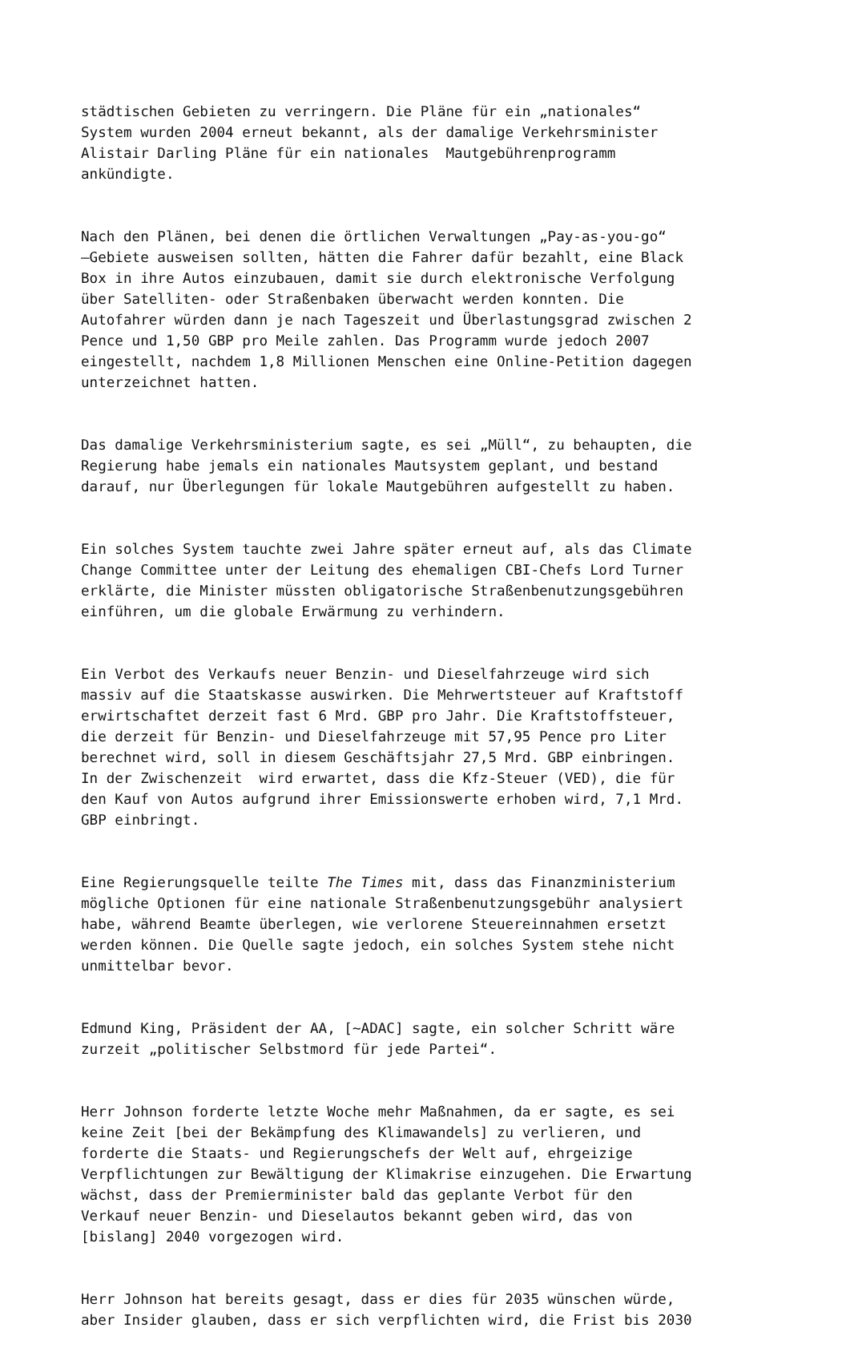städtischen Gebieten zu verringern. Die Pläne für ein „nationales“ System wurden 2004 erneut bekannt, als der damalige Verkehrsminister Alistair Darling Pläne für ein nationales Mautgebührenprogramm ankündigte.
Nach den Plänen, bei denen die örtlichen Verwaltungen „Pay-as-you-go“ –Gebiete ausweisen sollten, hätten die Fahrer dafür bezahlt, eine Black Box in ihre Autos einzubauen, damit sie durch elektronische Verfolgung über Satelliten- oder Straßenbaken überwacht werden konnten. Die Autofahrer würden dann je nach Tageszeit und Überlastungsgrad zwischen 2 Pence und 1,50 GBP pro Meile zahlen. Das Programm wurde jedoch 2007 eingestellt, nachdem 1,8 Millionen Menschen eine Online-Petition dagegen unterzeichnet hatten.
Das damalige Verkehrsministerium sagte, es sei „Müll“, zu behaupten, die Regierung habe jemals ein nationales Mautsystem geplant, und bestand darauf, nur Überlegungen für lokale Mautgebühren aufgestellt zu haben.
Ein solches System tauchte zwei Jahre später erneut auf, als das Climate Change Committee unter der Leitung des ehemaligen CBI-Chefs Lord Turner erklärte, die Minister müssten obligatorische Straßenbenutzungsgebühren einführen, um die globale Erwärmung zu verhindern.
Ein Verbot des Verkaufs neuer Benzin- und Dieselfahrzeuge wird sich massiv auf die Staatskasse auswirken. Die Mehrwertsteuer auf Kraftstoff erwirtschaftet derzeit fast 6 Mrd. GBP pro Jahr. Die Kraftstoffsteuer, die derzeit für Benzin- und Dieselfahrzeuge mit 57,95 Pence pro Liter berechnet wird, soll in diesem Geschäftsjahr 27,5 Mrd. GBP einbringen. In der Zwischenzeit wird erwartet, dass die Kfz-Steuer (VED), die für den Kauf von Autos aufgrund ihrer Emissionswerte erhoben wird, 7,1 Mrd. GBP einbringt.
Eine Regierungsquelle teilte The Times mit, dass das Finanzministerium mögliche Optionen für eine nationale Straßenbenutzungsgebühr analysiert habe, während Beamte überlegen, wie verlorene Steuereinnahmen ersetzt werden können. Die Quelle sagte jedoch, ein solches System stehe nicht unmittelbar bevor.
Edmund King, Präsident der AA, [~ADAC] sagte, ein solcher Schritt wäre zurzeit „politischer Selbstmord für jede Partei“.
Herr Johnson forderte letzte Woche mehr Maßnahmen, da er sagte, es sei keine Zeit [bei der Bekämpfung des Klimawandels] zu verlieren, und forderte die Staats- und Regierungschefs der Welt auf, ehrgeizige Verpflichtungen zur Bewältigung der Klimakrise einzugehen. Die Erwartung wächst, dass der Premierminister bald das geplante Verbot für den Verkauf neuer Benzin- und Dieselautos bekannt geben wird, das von [bislang] 2040 vorgezogen wird.
Herr Johnson hat bereits gesagt, dass er dies für 2035 wünschen würde, aber Insider glauben, dass er sich verpflichten wird, die Frist bis 2030